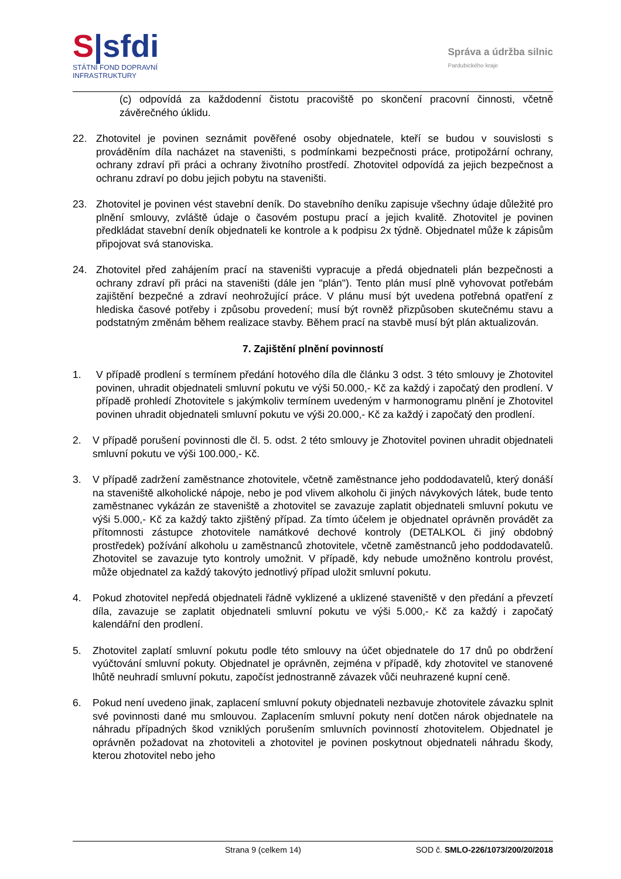S|sfdi
STÁTNÍ FOND DOPRAVNÍ
INFRASTRUKTURY
Správa a údržba silnic
Pardubického kraje
(c) odpovídá za každodenní čistotu pracoviště po skončení pracovní činnosti, včetně závěrečného úklidu.
22. Zhotovitel je povinen seznámit pověřené osoby objednatele, kteří se budou v souvislosti s prováděním díla nacházet na staveništi, s podmínkami bezpečnosti práce, protipožární ochrany, ochrany zdraví při práci a ochrany životního prostředí. Zhotovitel odpovídá za jejich bezpečnost a ochranu zdraví po dobu jejich pobytu na staveništi.
23. Zhotovitel je povinen vést stavební deník. Do stavebního deníku zapisuje všechny údaje důležité pro plnění smlouvy, zvláště údaje o časovém postupu prací a jejich kvalitě. Zhotovitel je povinen předkládat stavební deník objednateli ke kontrole a k podpisu 2x týdně. Objednatel může k zápisům připojovat svá stanoviska.
24. Zhotovitel před zahájením prací na staveništi vypracuje a předá objednateli plán bezpečnosti a ochrany zdraví při práci na staveništi (dále jen "plán"). Tento plán musí plně vyhovovat potřebám zajištění bezpečné a zdraví neohrožující práce. V plánu musí být uvedena potřebná opatření z hlediska časové potřeby i způsobu provedení; musí být rovněž přizpůsoben skutečnému stavu a podstatným změnám během realizace stavby. Během prací na stavbě musí být plán aktualizován.
7. Zajištění plnění povinností
1. V případě prodlení s termínem předání hotového díla dle článku 3 odst. 3 této smlouvy je Zhotovitel povinen, uhradit objednateli smluvní pokutu ve výši 50.000,- Kč za každý i započatý den prodlení. V případě prohledí Zhotovitele s jakýmkoliv termínem uvedeným v harmonogramu plnění je Zhotovitel povinen uhradit objednateli smluvní pokutu ve výši 20.000,- Kč za každý i započatý den prodlení.
2. V případě porušení povinnosti dle čl. 5. odst. 2 této smlouvy je Zhotovitel povinen uhradit objednateli smluvní pokutu ve výši 100.000,- Kč.
3. V případě zadržení zaměstnance zhotovitele, včetně zaměstnance jeho poddodavatelů, který donáší na staveniště alkoholické nápoje, nebo je pod vlivem alkoholu či jiných návykových látek, bude tento zaměstnanec vykázán ze staveniště a zhotovitel se zavazuje zaplatit objednateli smluvní pokutu ve výši 5.000,- Kč za každý takto zjištěný případ. Za tímto účelem je objednatel oprávněn provádět za přítomnosti zástupce zhotovitele namátkové dechové kontroly (DETALKOL či jiný obdobný prostředek) požívání alkoholu u zaměstnanců zhotovitele, včetně zaměstnanců jeho poddodavatelů. Zhotovitel se zavazuje tyto kontroly umožnit. V případě, kdy nebude umožněno kontrolu provést, může objednatel za každý takovýto jednotlivý případ uložit smluvní pokutu.
4. Pokud zhotovitel nepředá objednateli řádně vyklizené a uklizené staveniště v den předání a převzetí díla, zavazuje se zaplatit objednateli smluvní pokutu ve výši 5.000,- Kč za každý i započatý kalendářní den prodlení.
5. Zhotovitel zaplatí smluvní pokutu podle této smlouvy na účet objednatele do 17 dnů po obdržení vyúčtování smluvní pokuty. Objednatel je oprávněn, zejména v případě, kdy zhotovitel ve stanovené lhůtě neuhradí smluvní pokutu, započíst jednostranně závazek vůči neuhrazené kupní ceně.
6. Pokud není uvedeno jinak, zaplacení smluvní pokuty objednateli nezbavuje zhotovitele závazku splnit své povinnosti dané mu smlouvou. Zaplacením smluvní pokuty není dotčen nárok objednatele na náhradu případných škod vzniklých porušením smluvních povinností zhotovitelem. Objednatel je oprávněn požadovat na zhotoviteli a zhotovitel je povinen poskytnout objednateli náhradu škody, kterou zhotovitel nebo jeho
Strana 9 (celkem 14) SOD č. SMLO-226/1073/200/20/2018